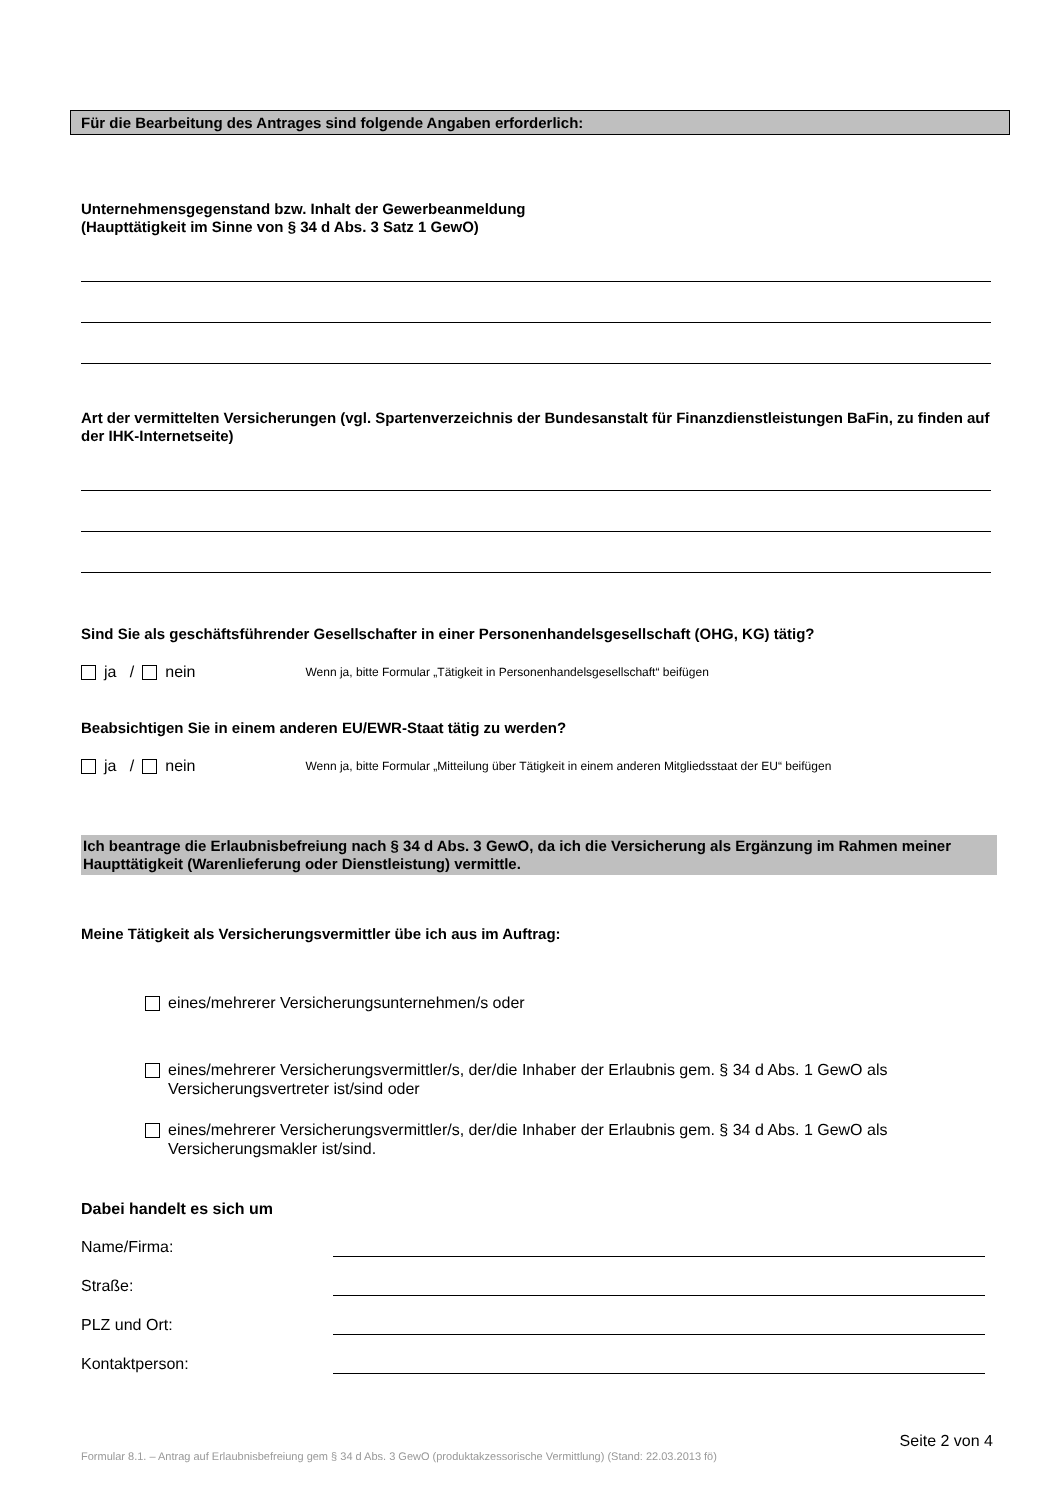Für die Bearbeitung des Antrages sind folgende Angaben erforderlich:
Unternehmensgegenstand bzw. Inhalt der Gewerbeanmeldung
(Haupttätigkeit im Sinne von § 34 d Abs. 3 Satz 1 GewO)
Art der vermittelten Versicherungen (vgl. Spartenverzeichnis der Bundesanstalt für Finanzdienstleistungen BaFin, zu finden auf der IHK-Internetseite)
Sind Sie als geschäftsführender Gesellschafter in einer Personenhandelsgesellschaft (OHG, KG) tätig?
ja / nein Wenn ja, bitte Formular „Tätigkeit in Personenhandelsgesellschaft“ beifügen
Beabsichtigen Sie in einem anderen EU/EWR-Staat tätig zu werden?
ja / nein Wenn ja, bitte Formular „Mitteilung über Tätigkeit in einem anderen Mitgliedsstaat der EU“ beifügen
Ich beantrage die Erlaubnisbefreiung nach § 34 d Abs. 3 GewO, da ich die Versicherung als Ergänzung im Rahmen meiner Haupttätigkeit (Warenlieferung oder Dienstleistung) vermittle.
Meine Tätigkeit als Versicherungsvermittler übe ich aus im Auftrag:
eines/mehrerer Versicherungsunternehmen/s oder
eines/mehrerer Versicherungsvermittler/s, der/die Inhaber der Erlaubnis gem. § 34 d Abs. 1 GewO als Versicherungsvertreter ist/sind oder
eines/mehrerer Versicherungsvermittler/s, der/die Inhaber der Erlaubnis gem. § 34 d Abs. 1 GewO als Versicherungsmakler ist/sind.
Dabei handelt es sich um
Name/Firma:
Straße:
PLZ und Ort:
Kontaktperson:
Seite 2 von 4
Formular 8.1. – Antrag auf Erlaubnisbefreiung gem § 34 d Abs. 3 GewO (produktakzessorische Vermittlung) (Stand: 22.03.2013 fö)